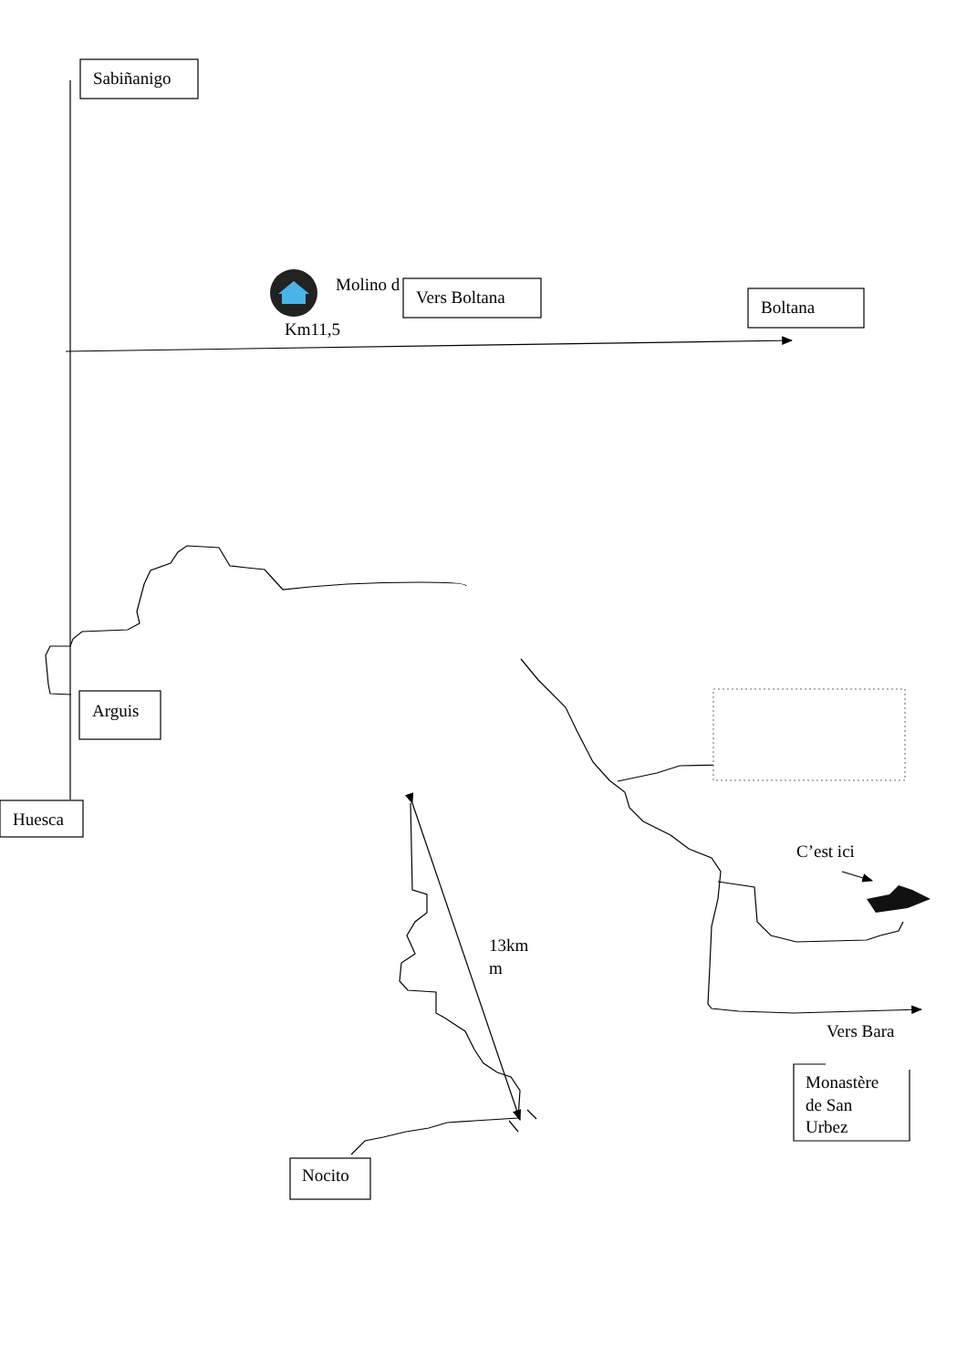Sabiñanigo
Molino d
Vers Boltana
Boltana
Km11,5
Arguis
Huesca
C’est ici
13km
m
Vers Bara
Monastère
de San
Urbez
Nocito